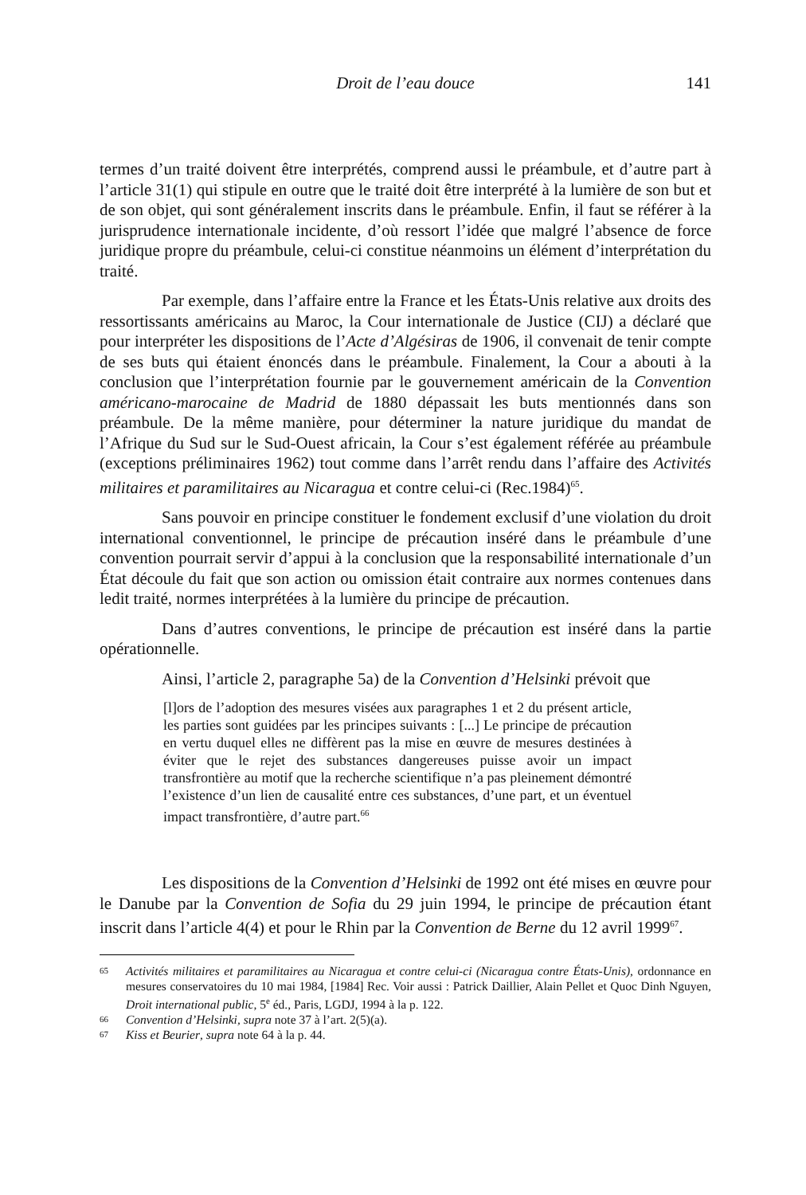Droit de l’eau douce
141
termes d’un traité doivent être interprétés, comprend aussi le préambule, et d’autre part à l’article 31(1) qui stipule en outre que le traité doit être interprété à la lumière de son but et de son objet, qui sont généralement inscrits dans le préambule. Enfin, il faut se référer à la jurisprudence internationale incidente, d’où ressort l’idée que malgré l’absence de force juridique propre du préambule, celui-ci constitue néanmoins un élément d’interprétation du traité.
Par exemple, dans l’affaire entre la France et les États-Unis relative aux droits des ressortissants américains au Maroc, la Cour internationale de Justice (CIJ) a déclaré que pour interpréter les dispositions de l’Acte d’Algésiras de 1906, il convenait de tenir compte de ses buts qui étaient énoncés dans le préambule. Finalement, la Cour a abouti à la conclusion que l’interprétation fournie par le gouvernement américain de la Convention américano-marocaine de Madrid de 1880 dépassait les buts mentionnés dans son préambule. De la même manière, pour déterminer la nature juridique du mandat de l’Afrique du Sud sur le Sud-Ouest africain, la Cour s’est également référée au préambule (exceptions préliminaires 1962) tout comme dans l’arrêt rendu dans l’affaire des Activités militaires et paramilitaires au Nicaragua et contre celui-ci (Rec.1984)<sup>65</sup>.
Sans pouvoir en principe constituer le fondement exclusif d’une violation du droit international conventionnel, le principe de précaution inséré dans le préambule d’une convention pourrait servir d’appui à la conclusion que la responsabilité internationale d’un État découle du fait que son action ou omission était contraire aux normes contenues dans ledit traité, normes interprétées à la lumière du principe de précaution.
Dans d’autres conventions, le principe de précaution est inséré dans la partie opérationnelle.
Ainsi, l’article 2, paragraphe 5a) de la Convention d’Helsinki prévoit que
[l]ors de l’adoption des mesures visées aux paragraphes 1 et 2 du présent article, les parties sont guidées par les principes suivants : [...] Le principe de précaution en vertu duquel elles ne diffèrent pas la mise en œuvre de mesures destinées à éviter que le rejet des substances dangereuses puisse avoir un impact transfrontière au motif que la recherche scientifique n’a pas pleinement démontré l’existence d’un lien de causalité entre ces substances, d’une part, et un éventuel impact transfrontière, d’autre part.<sup>66</sup>
Les dispositions de la Convention d’Helsinki de 1992 ont été mises en œuvre pour le Danube par la Convention de Sofia du 29 juin 1994, le principe de précaution étant inscrit dans l’article 4(4) et pour le Rhin par la Convention de Berne du 12 avril 1999<sup>67</sup>.
65 Activités militaires et paramilitaires au Nicaragua et contre celui-ci (Nicaragua contre États-Unis), ordonnance en mesures conservatoires du 10 mai 1984, [1984] Rec. Voir aussi : Patrick Daillier, Alain Pellet et Quoc Dinh Nguyen, Droit international public, 5<sup>e</sup> éd., Paris, LGDJ, 1994 à la p. 122.
66 Convention d’Helsinki, supra note 37 à l’art. 2(5)(a).
67 Kiss et Beurier, supra note 64 à la p. 44.